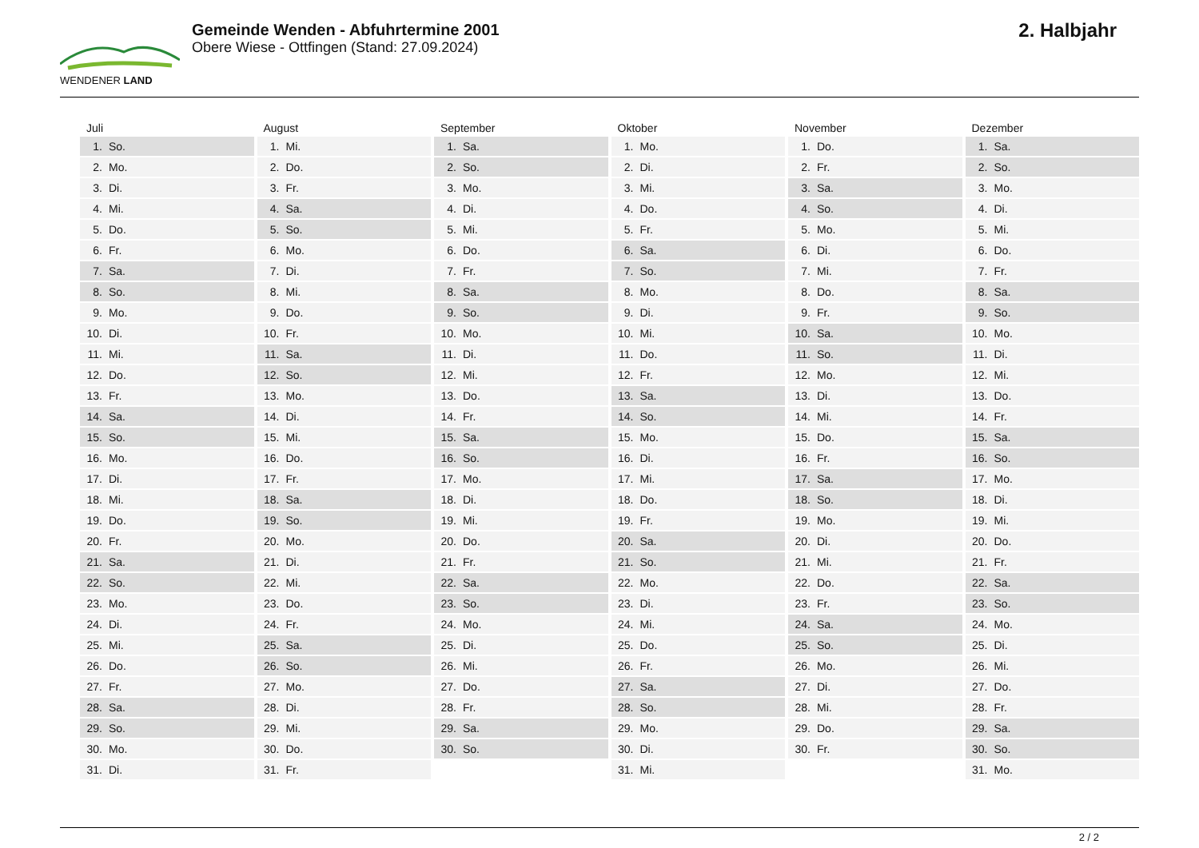WENDENER LAND
Gemeinde Wenden - Abfuhrtermine 2001
Obere Wiese - Ottfingen (Stand: 27.09.2024)
2. Halbjahr
Juli
1. So.
2. Mo.
3. Di.
4. Mi.
5. Do.
6. Fr.
7. Sa.
8. So.
9. Mo.
10. Di.
11. Mi.
12. Do.
13. Fr.
14. Sa.
15. So.
16. Mo.
17. Di.
18. Mi.
19. Do.
20. Fr.
21. Sa.
22. So.
23. Mo.
24. Di.
25. Mi.
26. Do.
27. Fr.
28. Sa.
29. So.
30. Mo.
31. Di.
August
1. Mi.
2. Do.
3. Fr.
4. Sa.
5. So.
6. Mo.
7. Di.
8. Mi.
9. Do.
10. Fr.
11. Sa.
12. So.
13. Mo.
14. Di.
15. Mi.
16. Do.
17. Fr.
18. Sa.
19. So.
20. Mo.
21. Di.
22. Mi.
23. Do.
24. Fr.
25. Sa.
26. So.
27. Mo.
28. Di.
29. Mi.
30. Do.
31. Fr.
September
1. Sa.
2. So.
3. Mo.
4. Di.
5. Mi.
6. Do.
7. Fr.
8. Sa.
9. So.
10. Mo.
11. Di.
12. Mi.
13. Do.
14. Fr.
15. Sa.
16. So.
17. Mo.
18. Di.
19. Mi.
20. Do.
21. Fr.
22. Sa.
23. So.
24. Mo.
25. Di.
26. Mi.
27. Do.
28. Fr.
29. Sa.
30. So.
Oktober
1. Mo.
2. Di.
3. Mi.
4. Do.
5. Fr.
6. Sa.
7. So.
8. Mo.
9. Di.
10. Mi.
11. Do.
12. Fr.
13. Sa.
14. So.
15. Mo.
16. Di.
17. Mi.
18. Do.
19. Fr.
20. Sa.
21. So.
22. Mo.
23. Di.
24. Mi.
25. Do.
26. Fr.
27. Sa.
28. So.
29. Mo.
30. Di.
31. Mi.
November
1. Do.
2. Fr.
3. Sa.
4. So.
5. Mo.
6. Di.
7. Mi.
8. Do.
9. Fr.
10. Sa.
11. So.
12. Mo.
13. Di.
14. Mi.
15. Do.
16. Fr.
17. Sa.
18. So.
19. Mo.
20. Di.
21. Mi.
22. Do.
23. Fr.
24. Sa.
25. So.
26. Mo.
27. Di.
28. Mi.
29. Do.
30. Fr.
Dezember
1. Sa.
2. So.
3. Mo.
4. Di.
5. Mi.
6. Do.
7. Fr.
8. Sa.
9. So.
10. Mo.
11. Di.
12. Mi.
13. Do.
14. Fr.
15. Sa.
16. So.
17. Mo.
18. Di.
19. Mi.
20. Do.
21. Fr.
22. Sa.
23. So.
24. Mo.
25. Di.
26. Mi.
27. Do.
28. Fr.
29. Sa.
30. So.
31. Mo.
2 / 2